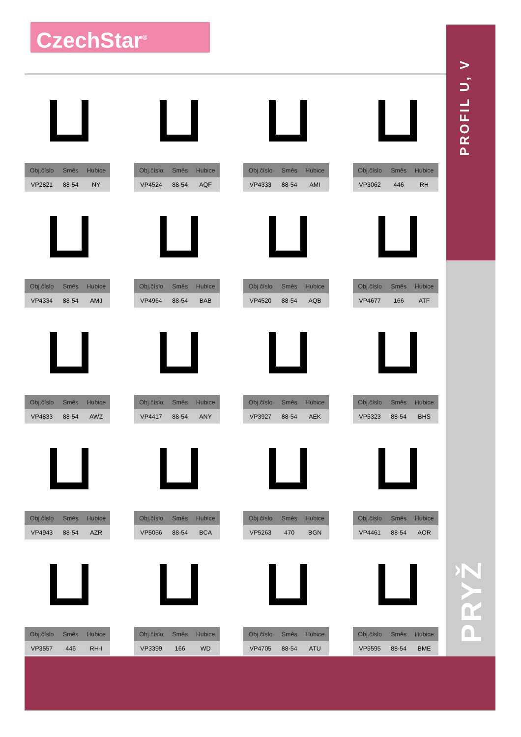CzechStar<sup>®</sup>
PROFIL U, V
PRYŽ
| Obj.číslo | Směs | Hubice |
| --- | --- | --- |
| VP2821 | 88-54 | NY |
| Obj.číslo | Směs | Hubice |
| --- | --- | --- |
| VP4524 | 88-54 | AQF |
| Obj.číslo | Směs | Hubice |
| --- | --- | --- |
| VP4333 | 88-54 | AMI |
| Obj.číslo | Směs | Hubice |
| --- | --- | --- |
| VP3062 | 446 | RH |
| Obj.číslo | Směs | Hubice |
| --- | --- | --- |
| VP4334 | 88-54 | AMJ |
| Obj.číslo | Směs | Hubice |
| --- | --- | --- |
| VP4964 | 88-54 | BAB |
| Obj.číslo | Směs | Hubice |
| --- | --- | --- |
| VP4520 | 88-54 | AQB |
| Obj.číslo | Směs | Hubice |
| --- | --- | --- |
| VP4677 | 166 | ATF |
| Obj.číslo | Směs | Hubice |
| --- | --- | --- |
| VP4833 | 88-54 | AWZ |
| Obj.číslo | Směs | Hubice |
| --- | --- | --- |
| VP4417 | 88-54 | ANY |
| Obj.číslo | Směs | Hubice |
| --- | --- | --- |
| VP3927 | 88-54 | AEK |
| Obj.číslo | Směs | Hubice |
| --- | --- | --- |
| VP5323 | 88-54 | BHS |
| Obj.číslo | Směs | Hubice |
| --- | --- | --- |
| VP4943 | 88-54 | AZR |
| Obj.číslo | Směs | Hubice |
| --- | --- | --- |
| VP5056 | 88-54 | BCA |
| Obj.číslo | Směs | Hubice |
| --- | --- | --- |
| VP5263 | 470 | BGN |
| Obj.číslo | Směs | Hubice |
| --- | --- | --- |
| VP4461 | 88-54 | AOR |
| Obj.číslo | Směs | Hubice |
| --- | --- | --- |
| VP3557 | 446 | RH-I |
| Obj.číslo | Směs | Hubice |
| --- | --- | --- |
| VP3399 | 166 | WD |
| Obj.číslo | Směs | Hubice |
| --- | --- | --- |
| VP4705 | 88-54 | ATU |
| Obj.číslo | Směs | Hubice |
| --- | --- | --- |
| VP5595 | 88-54 | BME |